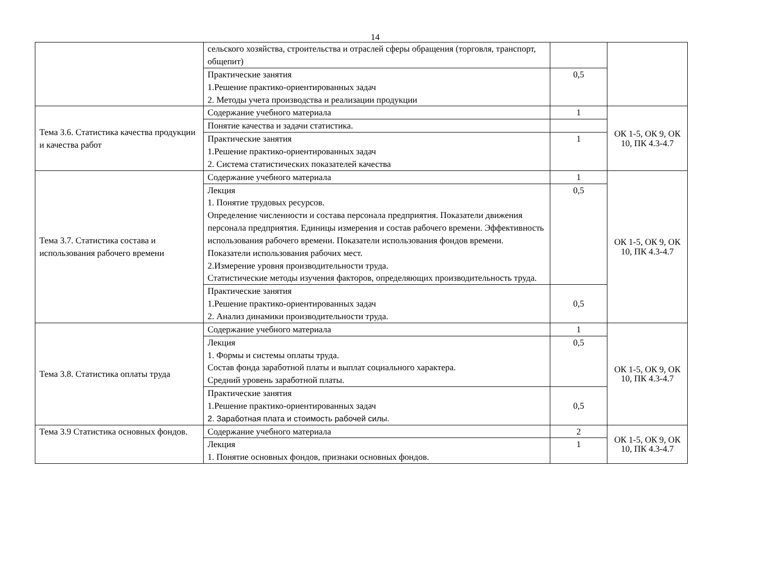14
| | сельского хозяйства, строительства и отраслей сферы обращения (торговля, транспорт, общепит) | | |
| | Практические занятия 1.Решение практико-ориентированных задач 2. Методы учета производства и реализации продукции | 0,5 | |
| Тема 3.6. Статистика качества продукции и качества работ | Содержание учебного материала | 1 | ОК 1-5, ОК 9, ОК 10, ПК 4.3-4.7 |
| | Понятие качества и задачи статистика. | | |
| | Практические занятия 1.Решение практико-ориентированных задач 2. Система статистических показателей качества | 1 | |
| Тема 3.7. Статистика состава и использования рабочего времени | Содержание учебного материала | 1 | ОК 1-5, ОК 9, ОК 10, ПК 4.3-4.7 |
| | Лекция 1. Понятие трудовых ресурсов. Определение численности и состава персонала предприятия. Показатели движения персонала предприятия. Единицы измерения и состав рабочего времени. Эффективность использования рабочего времени. Показатели использования фондов времени. Показатели использования рабочих мест. 2.Измерение уровня производительности труда. Статистические методы изучения факторов, определяющих производительность труда. | 0,5 | |
| | Практические занятия 1.Решение практико-ориентированных задач 2. Анализ динамики производительности труда. | 0,5 | |
| Тема 3.8. Статистика оплаты труда | Содержание учебного материала | 1 | ОК 1-5, ОК 9, ОК 10, ПК 4.3-4.7 |
| | Лекция 1. Формы и системы оплаты труда. Состав фонда заработной платы и выплат социального характера. Средний уровень заработной платы. | 0,5 | |
| | Практические занятия 1.Решение практико-ориентированных задач 2. Заработная плата и стоимость рабочей силы. | 0,5 | |
| Тема 3.9 Статистика основных фондов. | Содержание учебного материала | 2 | ОК 1-5, ОК 9, ОК 10, ПК 4.3-4.7 |
| | Лекция 1. Понятие основных фондов, признаки основных фондов. | 1 | |